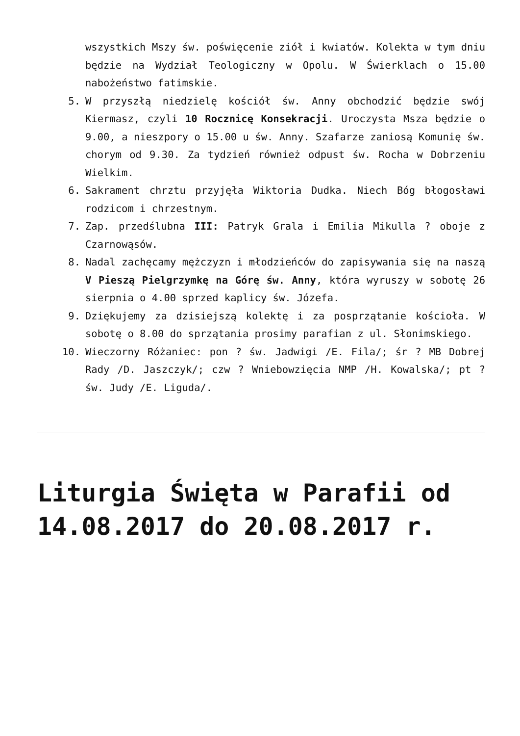wszystkich Mszy św. poświęcenie ziół i kwiatów. Kolekta w tym dniu będzie na Wydział Teologiczny w Opolu. W Świerklach o 15.00 nabożeństwo fatimskie.
5. W przyszłą niedzielę kościół św. Anny obchodzić będzie swój Kiermasz, czyli 10 Rocznicę Konsekracji. Uroczysta Msza będzie o 9.00, a nieszpory o 15.00 u św. Anny. Szafarze zaniosą Komunię św. chorym od 9.30. Za tydzień również odpust św. Rocha w Dobrzeniu Wielkim.
6. Sakrament chrztu przyjęła Wiktoria Dudka. Niech Bóg błogosławi rodzicom i chrzestnym.
7. Zap. przedślubna III: Patryk Grala i Emilia Mikulla ? oboje z Czarnowąsów.
8. Nadal zachęcamy mężczyzn i młodzieńców do zapisywania się na naszą V Pieszą Pielgrzymkę na Górę św. Anny, która wyruszy w sobotę 26 sierpnia o 4.00 sprzed kaplicy św. Józefa.
9. Dziękujemy za dzisiejszą kolektę i za posprzątanie kościoła. W sobotę o 8.00 do sprzątania prosimy parafian z ul. Słonimskiego.
10. Wieczorny Różaniec: pon ? św. Jadwigi /E. Fila/; śr ? MB Dobrej Rady /D. Jaszczyk/; czw ? Wniebowzięcia NMP /H. Kowalska/; pt ? św. Judy /E. Liguda/.
Liturgia Święta w Parafii od 14.08.2017 do 20.08.2017 r.